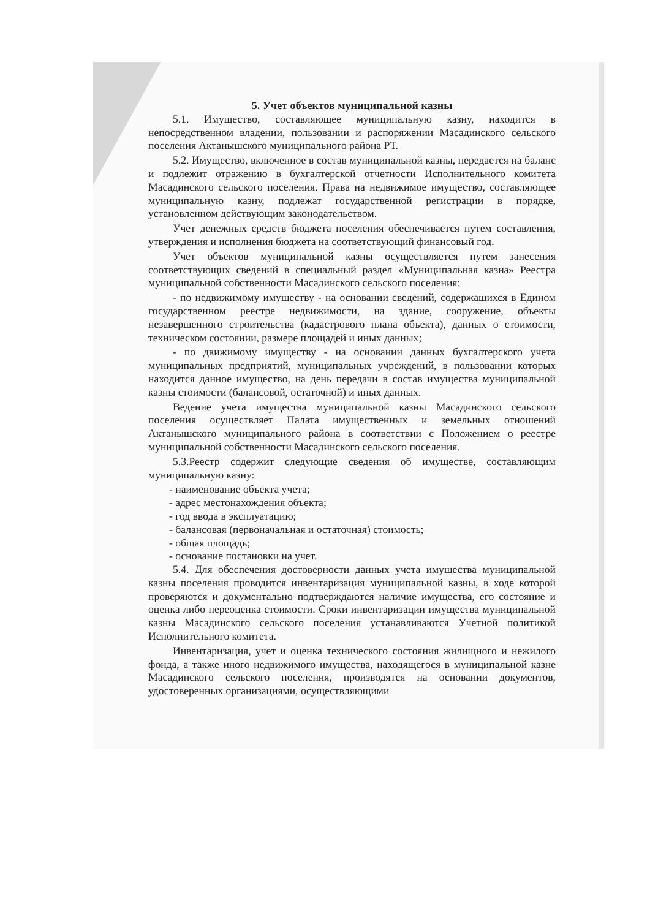5. Учет объектов муниципальной казны
5.1. Имущество, составляющее муниципальную казну, находится в непосредственном владении, пользовании и распоряжении Масадинского сельского поселения Актанышского муниципального района РТ.
5.2. Имущество, включенное в состав муниципальной казны, передается на баланс и подлежит отражению в бухгалтерской отчетности Исполнительного комитета Масадинского сельского поселения. Права на недвижимое имущество, составляющее муниципальную казну, подлежат государственной регистрации в порядке, установленном действующим законодательством.
Учет денежных средств бюджета поселения обеспечивается путем составления, утверждения и исполнения бюджета на соответствующий финансовый год.
Учет объектов муниципальной казны осуществляется путем занесения соответствующих сведений в специальный раздел «Муниципальная казна» Реестра муниципальной собственности Масадинского сельского поселения:
- по недвижимому имуществу - на основании сведений, содержащихся в Едином государственном реестре недвижимости, на здание, сооружение, объекты незавершенного строительства (кадастрового плана объекта), данных о стоимости, техническом состоянии, размере площадей и иных данных;
- по движимому имуществу - на основании данных бухгалтерского учета муниципальных предприятий, муниципальных учреждений, в пользовании которых находится данное имущество, на день передачи в состав имущества муниципальной казны стоимости (балансовой, остаточной) и иных данных.
Ведение учета имущества муниципальной казны Масадинского сельского поселения осуществляет Палата имущественных и земельных отношений Актанышского муниципального района в соответствии с Положением о реестре муниципальной собственности Масадинского сельского поселения.
5.3.Реестр содержит следующие сведения об имуществе, составляющим муниципальную казну:
- наименование объекта учета;
- адрес местонахождения объекта;
- год ввода в эксплуатацию;
- балансовая (первоначальная и остаточная) стоимость;
- общая площадь;
- основание постановки на учет.
5.4. Для обеспечения достоверности данных учета имущества муниципальной казны поселения проводится инвентаризация муниципальной казны, в ходе которой проверяются и документально подтверждаются наличие имущества, его состояние и оценка либо переоценка стоимости. Сроки инвентаризации имущества муниципальной казны Масадинского сельского поселения устанавливаются Учетной политикой Исполнительного комитета.
Инвентаризация, учет и оценка технического состояния жилищного и нежилого фонда, а также иного недвижимого имущества, находящегося в муниципальной казне Масадинского сельского поселения, производятся на основании документов, удостоверенных организациями, осуществляющими